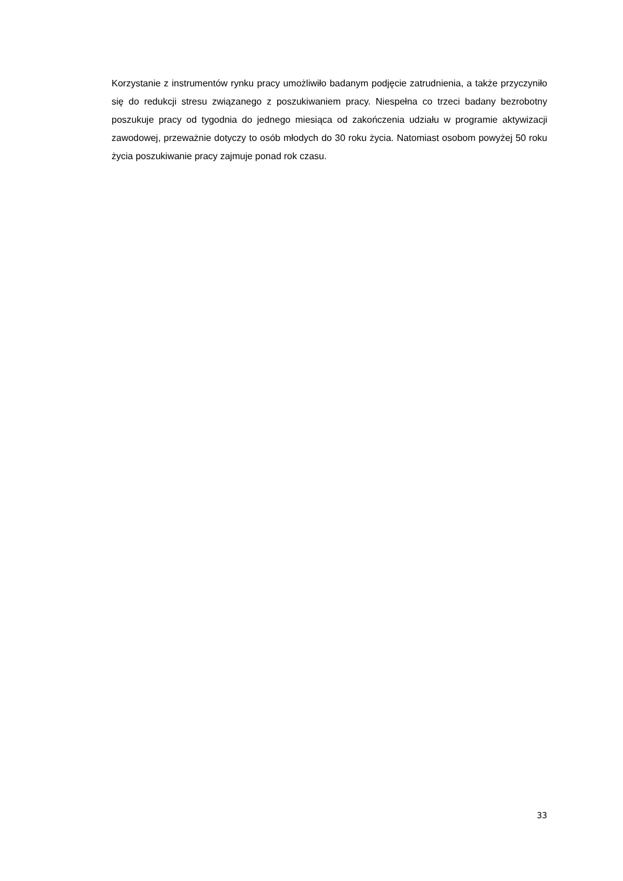Korzystanie z instrumentów rynku pracy umożliwiło badanym podjęcie zatrudnienia, a także przyczyniło się do redukcji stresu związanego z poszukiwaniem pracy. Niespełna co trzeci badany bezrobotny poszukuje pracy od tygodnia do jednego miesiąca od zakończenia udziału w programie aktywizacji zawodowej, przeważnie dotyczy to osób młodych do 30 roku życia. Natomiast osobom powyżej 50 roku życia poszukiwanie pracy zajmuje ponad rok czasu.
33